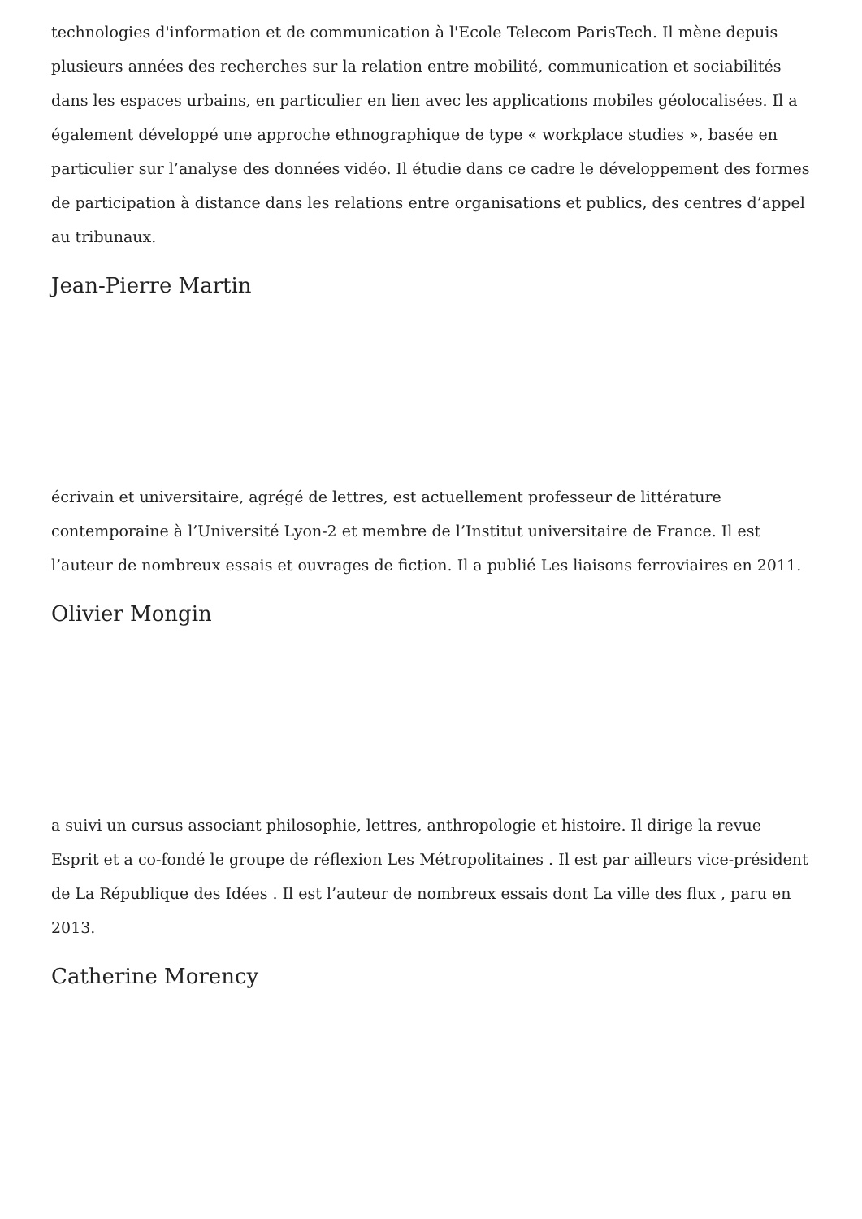technologies d'information et de communication à l'Ecole Telecom ParisTech. Il mène depuis plusieurs années des recherches sur la relation entre mobilité, communication et sociabilités dans les espaces urbains, en particulier en lien avec les applications mobiles géolocalisées. Il a également développé une approche ethnographique de type « workplace studies », basée en particulier sur l’analyse des données vidéo. Il étudie dans ce cadre le développement des formes de participation à distance dans les relations entre organisations et publics, des centres d’appel au tribunaux.
Jean-Pierre Martin
écrivain et universitaire, agrégé de lettres, est actuellement professeur de littérature contemporaine à l’Université Lyon-2 et membre de l’Institut universitaire de France. Il est l’auteur de nombreux essais et ouvrages de fiction. Il a publié Les liaisons ferroviaires en 2011.
Olivier Mongin
a suivi un cursus associant philosophie, lettres, anthropologie et histoire. Il dirige la revue Esprit et a co-fondé le groupe de réflexion Les Métropolitaines . Il est par ailleurs vice-président de La République des Idées . Il est l’auteur de nombreux essais dont La ville des flux , paru en 2013.
Catherine Morency